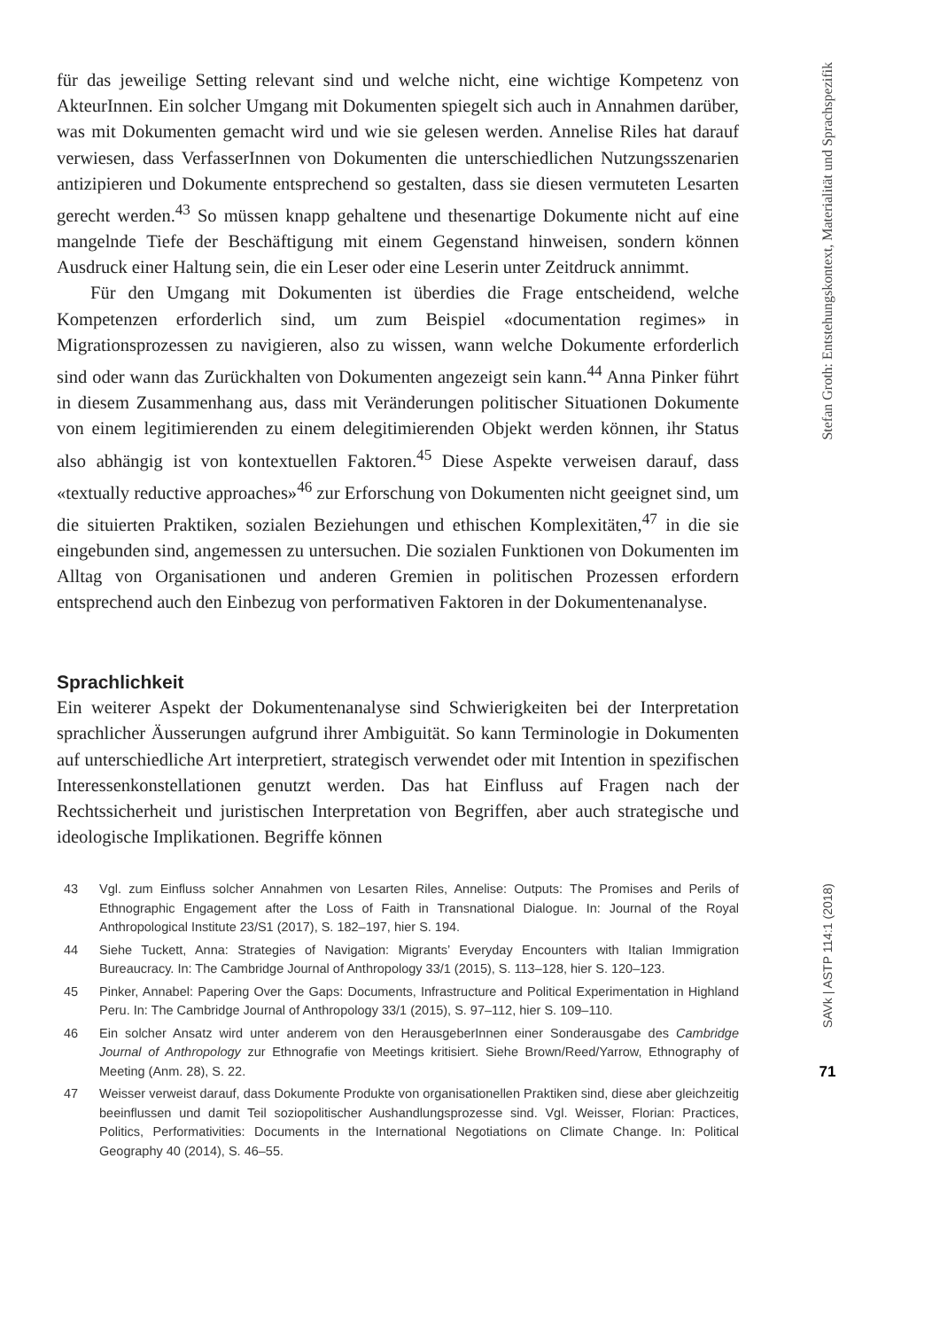für das jeweilige Setting relevant sind und welche nicht, eine wichtige Kompetenz von AkteurInnen. Ein solcher Umgang mit Dokumenten spiegelt sich auch in Annahmen darüber, was mit Dokumenten gemacht wird und wie sie gelesen werden. Annelise Riles hat darauf verwiesen, dass VerfasserInnen von Dokumenten die unterschiedlichen Nutzungsszenarien antizipieren und Dokumente entsprechend so gestalten, dass sie diesen vermuteten Lesarten gerecht werden.<sup>43</sup> So müssen knapp gehaltene und thesenartige Dokumente nicht auf eine mangelnde Tiefe der Beschäftigung mit einem Gegenstand hinweisen, sondern können Ausdruck einer Haltung sein, die ein Leser oder eine Leserin unter Zeitdruck annimmt.
Für den Umgang mit Dokumenten ist überdies die Frage entscheidend, welche Kompetenzen erforderlich sind, um zum Beispiel «documentation regimes» in Migrationsprozessen zu navigieren, also zu wissen, wann welche Dokumente erforderlich sind oder wann das Zurückhalten von Dokumenten angezeigt sein kann.<sup>44</sup> Anna Pinker führt in diesem Zusammenhang aus, dass mit Veränderungen politischer Situationen Dokumente von einem legitimierenden zu einem delegitimierenden Objekt werden können, ihr Status also abhängig ist von kontextuellen Faktoren.<sup>45</sup> Diese Aspekte verweisen darauf, dass «textually reductive approaches»<sup>46</sup> zur Erforschung von Dokumenten nicht geeignet sind, um die situierten Praktiken, sozialen Beziehungen und ethischen Komplexitäten,<sup>47</sup> in die sie eingebunden sind, angemessen zu untersuchen. Die sozialen Funktionen von Dokumenten im Alltag von Organisationen und anderen Gremien in politischen Prozessen erfordern entsprechend auch den Einbezug von performativen Faktoren in der Dokumentenanalyse.
Sprachlichkeit
Ein weiterer Aspekt der Dokumentenanalyse sind Schwierigkeiten bei der Interpretation sprachlicher Äusserungen aufgrund ihrer Ambiguität. So kann Terminologie in Dokumenten auf unterschiedliche Art interpretiert, strategisch verwendet oder mit Intention in spezifischen Interessenkonstellationen genutzt werden. Das hat Einfluss auf Fragen nach der Rechtssicherheit und juristischen Interpretation von Begriffen, aber auch strategische und ideologische Implikationen. Begriffe können
43 Vgl. zum Einfluss solcher Annahmen von Lesarten Riles, Annelise: Outputs: The Promises and Perils of Ethnographic Engagement after the Loss of Faith in Transnational Dialogue. In: Journal of the Royal Anthropological Institute 23/S1 (2017), S. 182–197, hier S. 194.
44 Siehe Tuckett, Anna: Strategies of Navigation: Migrants’ Everyday Encounters with Italian Immigration Bureaucracy. In: The Cambridge Journal of Anthropology 33/1 (2015), S. 113–128, hier S. 120–123.
45 Pinker, Annabel: Papering Over the Gaps: Documents, Infrastructure and Political Experimentation in Highland Peru. In: The Cambridge Journal of Anthropology 33/1 (2015), S. 97–112, hier S. 109–110.
46 Ein solcher Ansatz wird unter anderem von den HerausgeberInnen einer Sonderausgabe des Cambridge Journal of Anthropology zur Ethnografie von Meetings kritisiert. Siehe Brown/Reed/Yarrow, Ethnography of Meeting (Anm. 28), S. 22.
47 Weisser verweist darauf, dass Dokumente Produkte von organisationellen Praktiken sind, diese aber gleichzeitig beeinflussen und damit Teil soziopolitischer Aushandlungsprozesse sind. Vgl. Weisser, Florian: Practices, Politics, Performativities: Documents in the International Negotiations on Climate Change. In: Political Geography 40 (2014), S. 46–55.
Stefan Groth: Entstehungskontext, Materialität und Sprachspezifik
SAVk | ASTP 114:1 (2018)
71